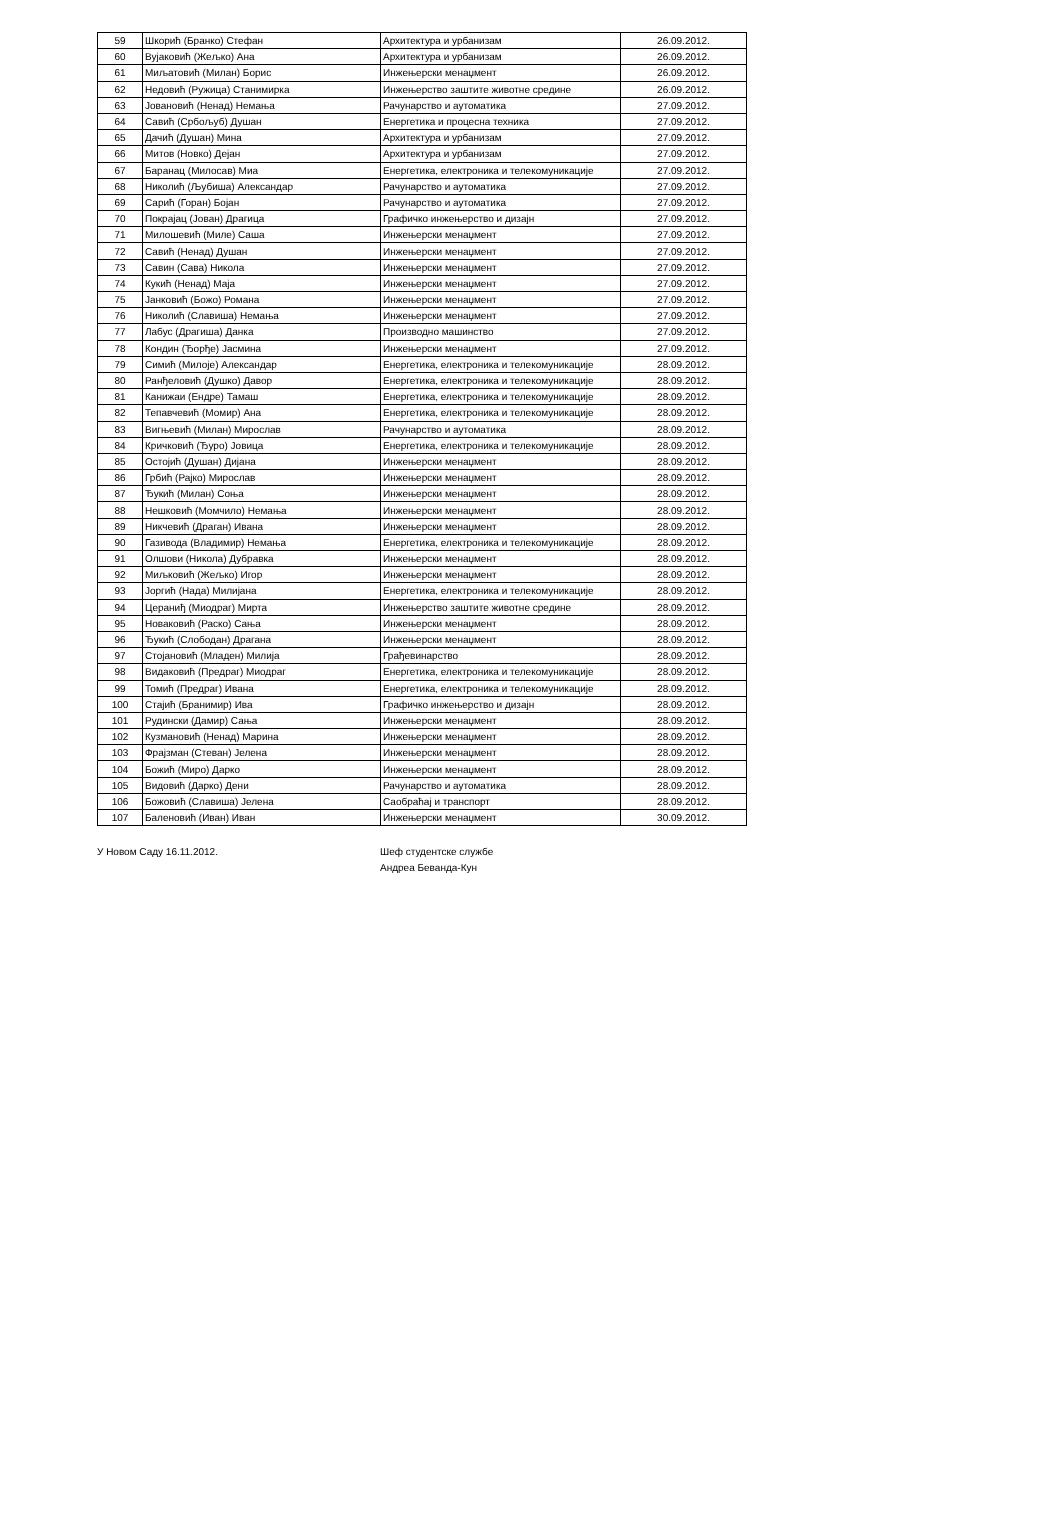| 59 | Шкорић (Бранко) Стефан | Архитектура и урбанизам | 26.09.2012. |
| 60 | Вујаковић (Жељко) Ана | Архитектура и урбанизам | 26.09.2012. |
| 61 | Миљатовић (Милан) Борис | Инжењерски менаџмент | 26.09.2012. |
| 62 | Недовић (Ружица) Станимирка | Инжењерство заштите животне средине | 26.09.2012. |
| 63 | Јовановић (Ненад) Немања | Рачунарство и аутоматика | 27.09.2012. |
| 64 | Савић (Србољуб) Душан | Енергетика и процесна техника | 27.09.2012. |
| 65 | Дачић (Душан) Мина | Архитектура и урбанизам | 27.09.2012. |
| 66 | Митов (Новко) Дејан | Архитектура и урбанизам | 27.09.2012. |
| 67 | Баранац (Милосав) Миа | Енергетика, електроника и телекомуникације | 27.09.2012. |
| 68 | Николић (Љубиша) Александар | Рачунарство и аутоматика | 27.09.2012. |
| 69 | Сарић (Горан) Бојан | Рачунарство и аутоматика | 27.09.2012. |
| 70 | Покрајац (Јован) Драгица | Графичко инжењерство и дизајн | 27.09.2012. |
| 71 | Милошевић (Миле) Саша | Инжењерски менаџмент | 27.09.2012. |
| 72 | Савић (Ненад) Душан | Инжењерски менаџмент | 27.09.2012. |
| 73 | Савин (Сава) Никола | Инжењерски менаџмент | 27.09.2012. |
| 74 | Кукић (Ненад) Маја | Инжењерски менаџмент | 27.09.2012. |
| 75 | Јанковић (Божо) Романа | Инжењерски менаџмент | 27.09.2012. |
| 76 | Николић (Славиша) Немања | Инжењерски менаџмент | 27.09.2012. |
| 77 | Лабус (Драгиша) Данка | Производно машинство | 27.09.2012. |
| 78 | Кондин (Ђорђе) Јасмина | Инжењерски менаџмент | 27.09.2012. |
| 79 | Симић (Милоје) Александар | Енергетика, електроника и телекомуникације | 28.09.2012. |
| 80 | Ранђеловић (Душко) Давор | Енергетика, електроника и телекомуникације | 28.09.2012. |
| 81 | Канижаи (Ендре) Тамаш | Енергетика, електроника и телекомуникације | 28.09.2012. |
| 82 | Тепавчевић (Момир) Ана | Енергетика, електроника и телекомуникације | 28.09.2012. |
| 83 | Вигњевић (Милан) Мирослав | Рачунарство и аутоматика | 28.09.2012. |
| 84 | Кричковић (Ђуро) Јовица | Енергетика, електроника и телекомуникације | 28.09.2012. |
| 85 | Остојић (Душан) Дијана | Инжењерски менаџмент | 28.09.2012. |
| 86 | Грбић (Рајко) Мирослав | Инжењерски менаџмент | 28.09.2012. |
| 87 | Ђукић (Милан) Соња | Инжењерски менаџмент | 28.09.2012. |
| 88 | Нешковић (Момчило) Немања | Инжењерски менаџмент | 28.09.2012. |
| 89 | Никчевић (Драган) Ивана | Инжењерски менаџмент | 28.09.2012. |
| 90 | Газивода (Владимир) Немања | Енергетика, електроника и телекомуникације | 28.09.2012. |
| 91 | Олшови (Никола) Дубравка | Инжењерски менаџмент | 28.09.2012. |
| 92 | Миљковић (Жељко) Игор | Инжењерски менаџмент | 28.09.2012. |
| 93 | Јоргић (Нада) Милијана | Енергетика, електроника и телекомуникације | 28.09.2012. |
| 94 | Цераниђ (Миодраг) Мирта | Инжењерство заштите животне средине | 28.09.2012. |
| 95 | Новаковић (Раско) Сања | Инжењерски менаџмент | 28.09.2012. |
| 96 | Ђукић (Слободан) Драгана | Инжењерски менаџмент | 28.09.2012. |
| 97 | Стојановић (Младен) Милија | Грађевинарство | 28.09.2012. |
| 98 | Видаковић (Предраг) Миодраг | Енергетика, електроника и телекомуникације | 28.09.2012. |
| 99 | Томић (Предраг) Ивана | Енергетика, електроника и телекомуникације | 28.09.2012. |
| 100 | Стајић (Бранимир) Ива | Графичко инжењерство и дизајн | 28.09.2012. |
| 101 | Рудински (Дамир) Сања | Инжењерски менаџмент | 28.09.2012. |
| 102 | Кузмановић (Ненад) Марина | Инжењерски менаџмент | 28.09.2012. |
| 103 | Фрајзман (Стеван) Јелена | Инжењерски менаџмент | 28.09.2012. |
| 104 | Божић (Миро) Дарко | Инжењерски менаџмент | 28.09.2012. |
| 105 | Видовић (Дарко) Дени | Рачунарство и аутоматика | 28.09.2012. |
| 106 | Божовић (Славиша) Јелена | Саобраћај и транспорт | 28.09.2012. |
| 107 | Баленовић (Иван) Иван | Инжењерски менаџмент | 30.09.2012. |
У Новом Саду 16.11.2012. Шеф студентске службе
Андреа Беванда-Кун